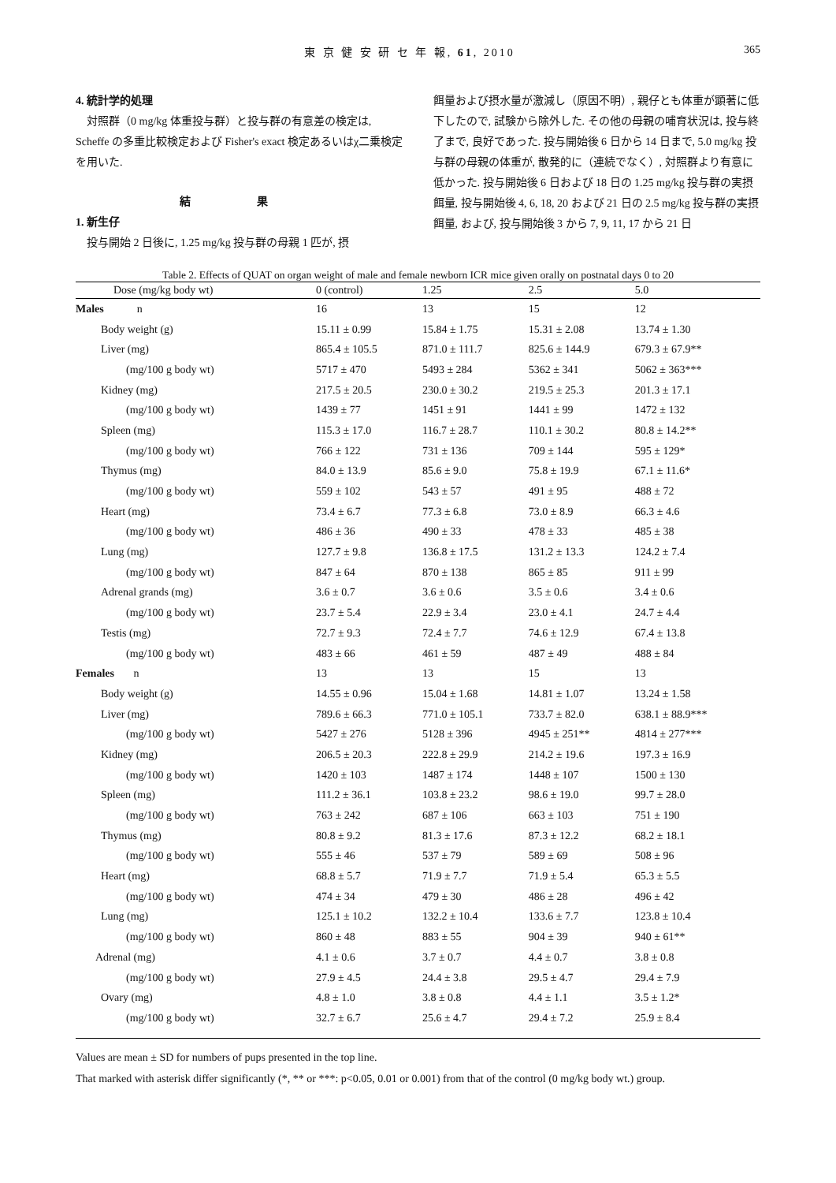東 京 健 安 研 セ 年 報, 61, 2010 365
4. 統計学的処理
対照群（0 mg/kg 体重投与群）と投与群の有意差の検定は, Scheffe の多重比較検定および Fisher's exact 検定あるいはχ二乗検定を用いた.
結 果
1. 新生仔
投与開始 2 日後に, 1.25 mg/kg 投与群の母親 1 匹が, 摂
餌量および摂水量が激減し（原因不明）, 親仔とも体重が顕著に低下したので, 試験から除外した. その他の母親の哺育状況は, 投与終了まで, 良好であった. 投与開始後 6 日から 14 日まで, 5.0 mg/kg 投与群の母親の体重が, 散発的に（連続でなく）, 対照群より有意に低かった. 投与開始後 6 日および 18 日の 1.25 mg/kg 投与群の実摂餌量, 投与開始後 4, 6, 18, 20 および 21 日の 2.5 mg/kg 投与群の実摂餌量, および, 投与開始後 3 から 7, 9, 11, 17 から 21 日
Table 2. Effects of QUAT on organ weight of male and female newborn ICR mice given orally on postnatal days 0 to 20
| Dose (mg/kg body wt) | 0 (control) | 1.25 | 2.5 | 5.0 |
| --- | --- | --- | --- | --- |
| Males n | 16 | 13 | 15 | 12 |
| Body weight (g) | 15.11 ± 0.99 | 15.84 ± 1.75 | 15.31 ± 2.08 | 13.74 ± 1.30 |
| Liver (mg) | 865.4 ± 105.5 | 871.0 ± 111.7 | 825.6 ± 144.9 | 679.3 ± 67.9** |
| (mg/100 g body wt) | 5717 ± 470 | 5493 ± 284 | 5362 ± 341 | 5062 ± 363*** |
| Kidney (mg) | 217.5 ± 20.5 | 230.0 ± 30.2 | 219.5 ± 25.3 | 201.3 ± 17.1 |
| (mg/100 g body wt) | 1439 ± 77 | 1451 ± 91 | 1441 ± 99 | 1472 ± 132 |
| Spleen (mg) | 115.3 ± 17.0 | 116.7 ± 28.7 | 110.1 ± 30.2 | 80.8 ± 14.2** |
| (mg/100 g body wt) | 766 ± 122 | 731 ± 136 | 709 ± 144 | 595 ± 129* |
| Thymus (mg) | 84.0 ± 13.9 | 85.6 ± 9.0 | 75.8 ± 19.9 | 67.1 ± 11.6* |
| (mg/100 g body wt) | 559 ± 102 | 543 ± 57 | 491 ± 95 | 488 ± 72 |
| Heart (mg) | 73.4 ± 6.7 | 77.3 ± 6.8 | 73.0 ± 8.9 | 66.3 ± 4.6 |
| (mg/100 g body wt) | 486 ± 36 | 490 ± 33 | 478 ± 33 | 485 ± 38 |
| Lung (mg) | 127.7 ± 9.8 | 136.8 ± 17.5 | 131.2 ± 13.3 | 124.2 ± 7.4 |
| (mg/100 g body wt) | 847 ± 64 | 870 ± 138 | 865 ± 85 | 911 ± 99 |
| Adrenal grands (mg) | 3.6 ± 0.7 | 3.6 ± 0.6 | 3.5 ± 0.6 | 3.4 ± 0.6 |
| (mg/100 g body wt) | 23.7 ± 5.4 | 22.9 ± 3.4 | 23.0 ± 4.1 | 24.7 ± 4.4 |
| Testis (mg) | 72.7 ± 9.3 | 72.4 ± 7.7 | 74.6 ± 12.9 | 67.4 ± 13.8 |
| (mg/100 g body wt) | 483 ± 66 | 461 ± 59 | 487 ± 49 | 488 ± 84 |
| Females n | 13 | 13 | 15 | 13 |
| Body weight (g) | 14.55 ± 0.96 | 15.04 ± 1.68 | 14.81 ± 1.07 | 13.24 ± 1.58 |
| Liver (mg) | 789.6 ± 66.3 | 771.0 ± 105.1 | 733.7 ± 82.0 | 638.1 ± 88.9*** |
| (mg/100 g body wt) | 5427 ± 276 | 5128 ± 396 | 4945 ± 251** | 4814 ± 277*** |
| Kidney (mg) | 206.5 ± 20.3 | 222.8 ± 29.9 | 214.2 ± 19.6 | 197.3 ± 16.9 |
| (mg/100 g body wt) | 1420 ± 103 | 1487 ± 174 | 1448 ± 107 | 1500 ± 130 |
| Spleen (mg) | 111.2 ± 36.1 | 103.8 ± 23.2 | 98.6 ± 19.0 | 99.7 ± 28.0 |
| (mg/100 g body wt) | 763 ± 242 | 687 ± 106 | 663 ± 103 | 751 ± 190 |
| Thymus (mg) | 80.8 ± 9.2 | 81.3 ± 17.6 | 87.3 ± 12.2 | 68.2 ± 18.1 |
| (mg/100 g body wt) | 555 ± 46 | 537 ± 79 | 589 ± 69 | 508 ± 96 |
| Heart (mg) | 68.8 ± 5.7 | 71.9 ± 7.7 | 71.9 ± 5.4 | 65.3 ± 5.5 |
| (mg/100 g body wt) | 474 ± 34 | 479 ± 30 | 486 ± 28 | 496 ± 42 |
| Lung (mg) | 125.1 ± 10.2 | 132.2 ± 10.4 | 133.6 ± 7.7 | 123.8 ± 10.4 |
| (mg/100 g body wt) | 860 ± 48 | 883 ± 55 | 904 ± 39 | 940 ± 61** |
| Adrenal (mg) | 4.1 ± 0.6 | 3.7 ± 0.7 | 4.4 ± 0.7 | 3.8 ± 0.8 |
| (mg/100 g body wt) | 27.9 ± 4.5 | 24.4 ± 3.8 | 29.5 ± 4.7 | 29.4 ± 7.9 |
| Ovary (mg) | 4.8 ± 1.0 | 3.8 ± 0.8 | 4.4 ± 1.1 | 3.5 ± 1.2* |
| (mg/100 g body wt) | 32.7 ± 6.7 | 25.6 ± 4.7 | 29.4 ± 7.2 | 25.9 ± 8.4 |
Values are mean ± SD for numbers of pups presented in the top line.
That marked with asterisk differ significantly (*, ** or ***: p<0.05, 0.01 or 0.001) from that of the control (0 mg/kg body wt.) group.